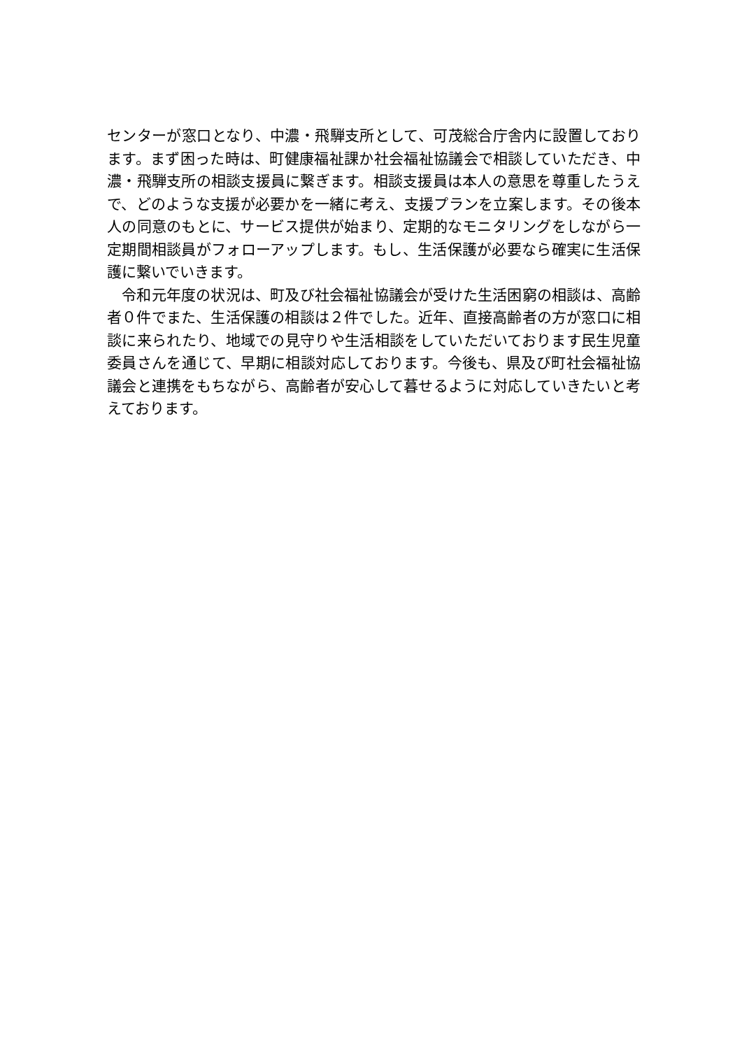センターが窓口となり、中濃・飛騨支所として、可茂総合庁舎内に設置しております。まず困った時は、町健康福祉課か社会福祉協議会で相談していただき、中濃・飛騨支所の相談支援員に繋ぎます。相談支援員は本人の意思を尊重したうえで、どのような支援が必要かを一緒に考え、支援プランを立案します。その後本人の同意のもとに、サービス提供が始まり、定期的なモニタリングをしながら一定期間相談員がフォローアップします。もし、生活保護が必要なら確実に生活保護に繋いでいきます。
　令和元年度の状況は、町及び社会福祉協議会が受けた生活困窮の相談は、高齢者０件でまた、生活保護の相談は２件でした。近年、直接高齢者の方が窓口に相談に来られたり、地域での見守りや生活相談をしていただいております民生児童委員さんを通じて、早期に相談対応しております。今後も、県及び町社会福祉協議会と連携をもちながら、高齢者が安心して暮せるように対応していきたいと考えております。